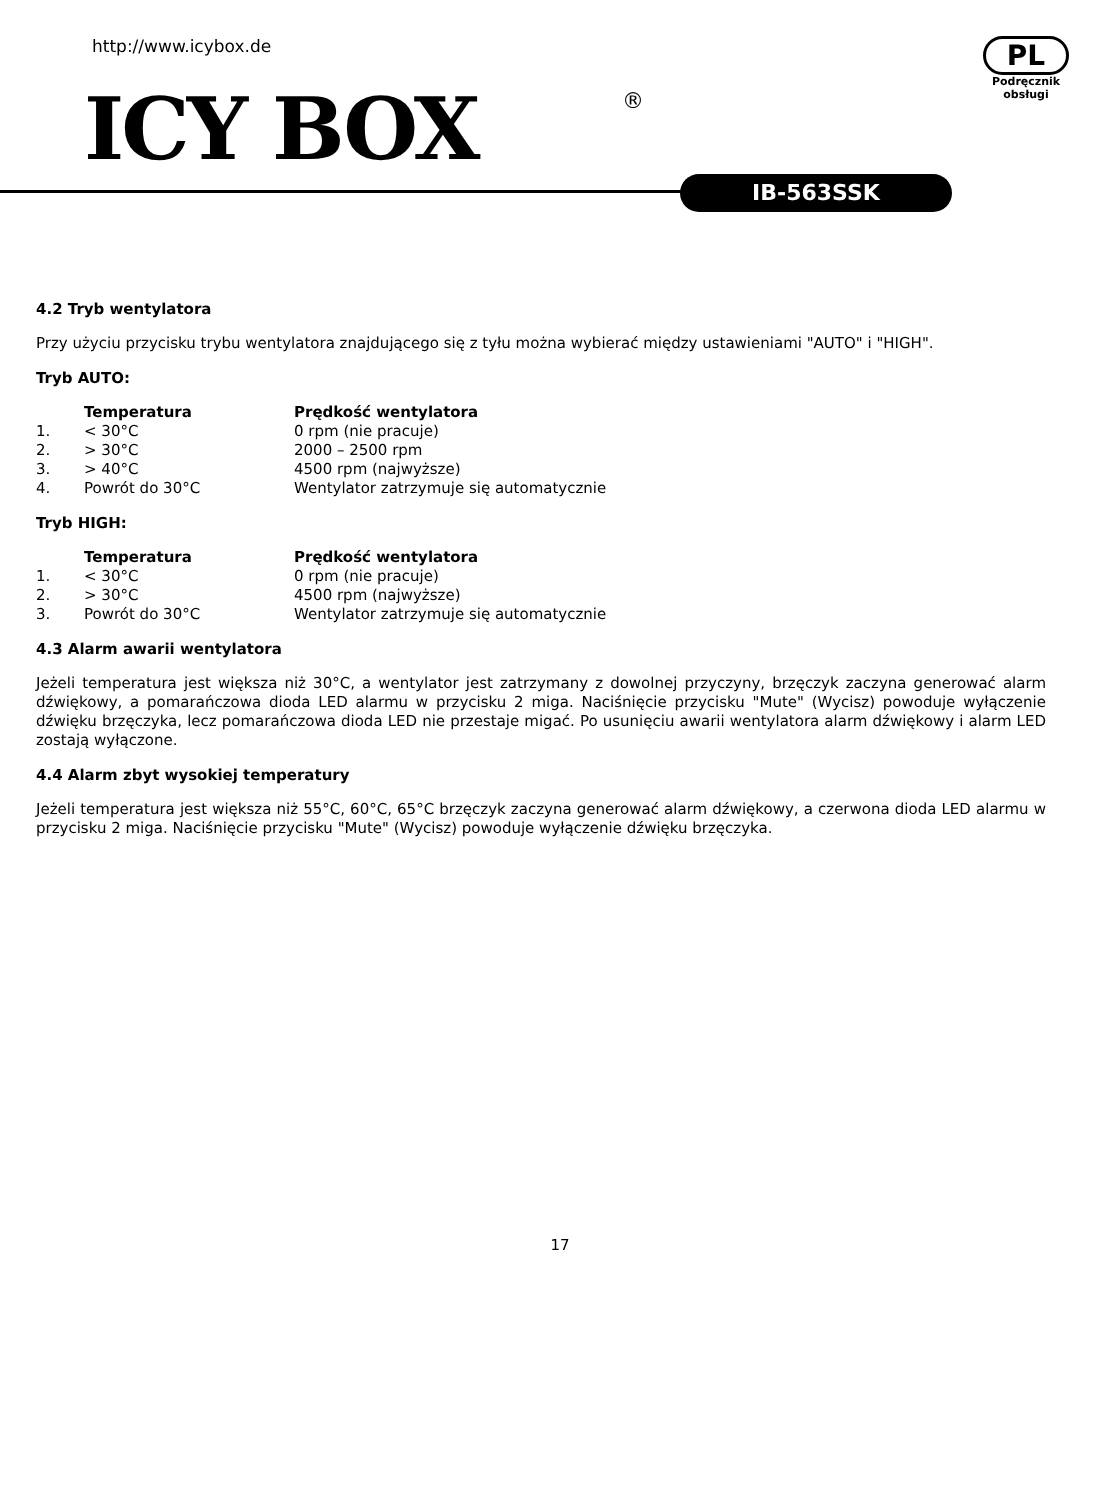http://www.icybox.de
ICY BOX ®
PL
Podręcznik
obsługi
IB-563SSK
4.2 Tryb wentylatora
Przy użyciu przycisku trybu wentylatora znajdującego się z tyłu można wybierać między ustawieniami "AUTO" i "HIGH".
Tryb AUTO:
| | Temperatura | Prędkość wentylatora |
| 1. | < 30°C | 0 rpm (nie pracuje) |
| 2. | > 30°C | 2000 – 2500 rpm |
| 3. | > 40°C | 4500 rpm (najwyższe) |
| 4. | Powrót do 30°C | Wentylator zatrzymuje się automatycznie |
Tryb HIGH:
| | Temperatura | Prędkość wentylatora |
| 1. | < 30°C | 0 rpm (nie pracuje) |
| 2. | > 30°C | 4500 rpm (najwyższe) |
| 3. | Powrót do 30°C | Wentylator zatrzymuje się automatycznie |
4.3 Alarm awarii wentylatora
Jeżeli temperatura jest większa niż 30°C, a wentylator jest zatrzymany z dowolnej przyczyny, brzęczyk zaczyna generować alarm dźwiękowy, a pomarańczowa dioda LED alarmu w przycisku 2 miga. Naciśnięcie przycisku "Mute" (Wycisz) powoduje wyłączenie dźwięku brzęczyka, lecz pomarańczowa dioda LED nie przestaje migać. Po usunięciu awarii wentylatora alarm dźwiękowy i alarm LED zostają wyłączone.
4.4 Alarm zbyt wysokiej temperatury
Jeżeli temperatura jest większa niż 55°C, 60°C, 65°C brzęczyk zaczyna generować alarm dźwiękowy, a czerwona dioda LED alarmu w przycisku 2 miga. Naciśnięcie przycisku "Mute" (Wycisz) powoduje wyłączenie dźwięku brzęczyka.
17